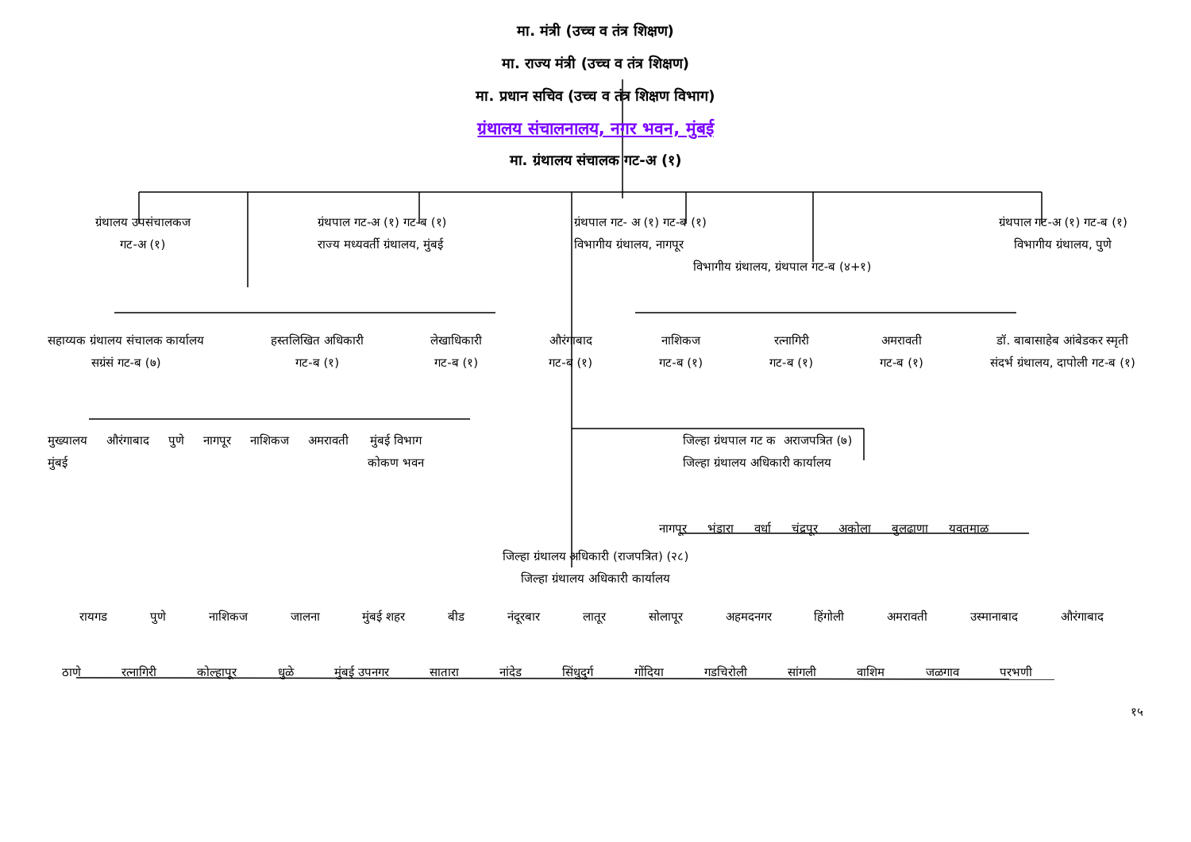मा. मंत्री (उच्च व तंत्र शिक्षण)
मा. राज्य मंत्री (उच्च व तंत्र शिक्षण)
मा. प्रधान सचिव (उच्च व तंत्र शिक्षण विभाग)
ग्रंथालय संचालनालय, नगर भवन, मुंबई
मा. ग्रंथालय संचालक गट-अ (१)
ग्रंथालय उपसंचालकज
गट-अ (१)
ग्रंथपाल गट-अ (१) गट-ब (१)
राज्य मध्यवर्ती ग्रंथालय, मुंबई
ग्रंथपाल गट- अ (१) गट-ब (१)
विभागीय ग्रंथालय, नागपूर
विभागीय ग्रंथालय, ग्रंथपाल गट-ब (४+१)
ग्रंथपाल गट-अ (१) गट-ब (१)
विभागीय ग्रंथालय, पुणे
सहाय्यक ग्रंथालय संचालक कार्यालय
सग्रंसं गट-ब (७)
हस्तलिखित अधिकारी
गट-ब (१)
लेखाधिकारी
गट-ब (१)
औरंगाबाद
गट-ब (१)
नाशिकज
गट-ब (१)
रत्नागिरी
गट-ब (१)
अमरावती
गट-ब (१)
डॉ. बाबासाहेब आंबेडकर स्मृती
संदर्भ ग्रंथालय, दापोली गट-ब (१)
मुख्यालय
मुंबई औरंगाबाद पुणे नागपूर नाशिकज अमरावती मुंबई विभाग
कोकण भवन
जिल्हा ग्रंथपाल गट क अराजपत्रित (७)
जिल्हा ग्रंथालय अधिकारी कार्यालय
नागपूर भंडारा वर्धा चंद्रपूर अकोला बुलढाणा यवतमाळ
जिल्हा ग्रंथालय अधिकारी (राजपत्रित) (२८)
जिल्हा ग्रंथालय अधिकारी कार्यालय
रायगड पुणे नाशिकज जालना मुंबई शहर बीड नंदूरबार लातूर सोलापूर अहमदनगर हिंगोली अमरावती उस्मानाबाद औरंगाबाद
ठाणे रत्नागिरी कोल्हापूर धुळे मुंबई उपनगर सातारा नांदेड सिंधुदुर्ग गोंदिया गडचिरोली सांगली वाशिम जळगाव परभणी
१५